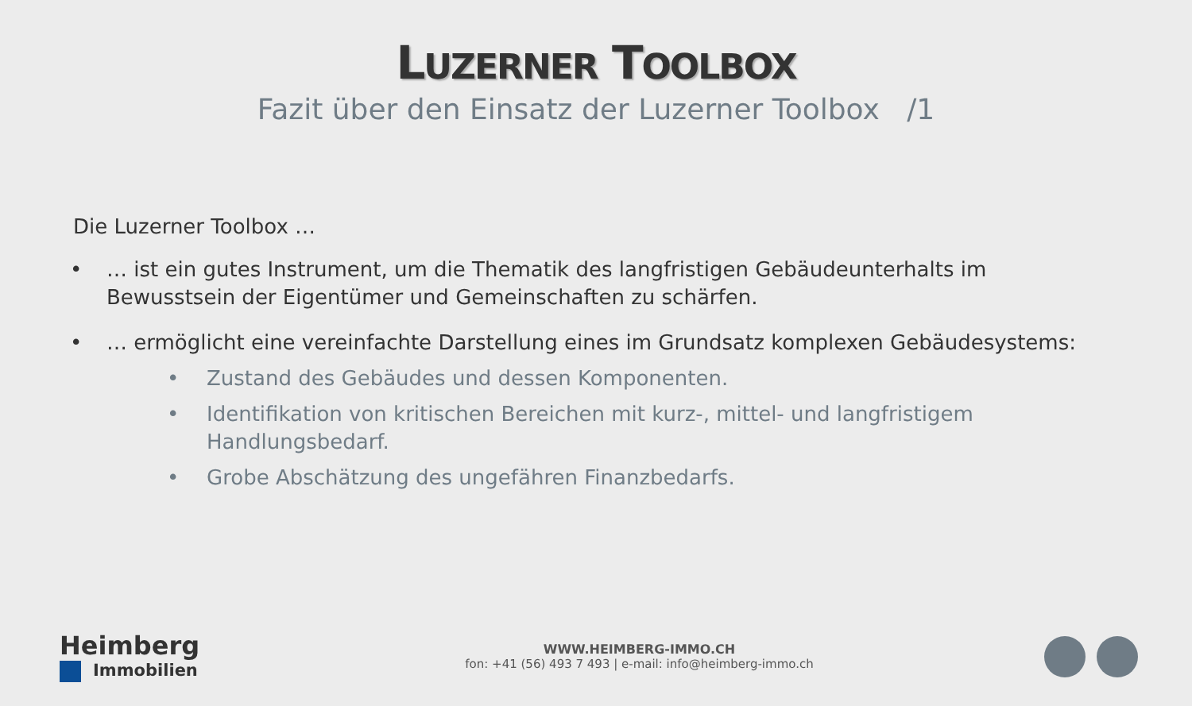LUZERNER TOOLBOX
Fazit über den Einsatz der Luzerner Toolbox /1
Die Luzerner Toolbox …
• … ist ein gutes Instrument, um die Thematik des langfristigen Gebäudeunterhalts im Bewusstsein der Eigentümer und Gemeinschaften zu schärfen.
• … ermöglicht eine vereinfachte Darstellung eines im Grundsatz komplexen Gebäudesystems:
• Zustand des Gebäudes und dessen Komponenten.
• Identifikation von kritischen Bereichen mit kurz-, mittel- und langfristigem
Handlungsbedarf.
• Grobe Abschätzung des ungefähren Finanzbedarfs.
Heimberg
Immobilien
WWW.HEIMBERG-IMMO.CH
fon: +41 (56) 493 7 493 | e-mail: info@heimberg-immo.ch